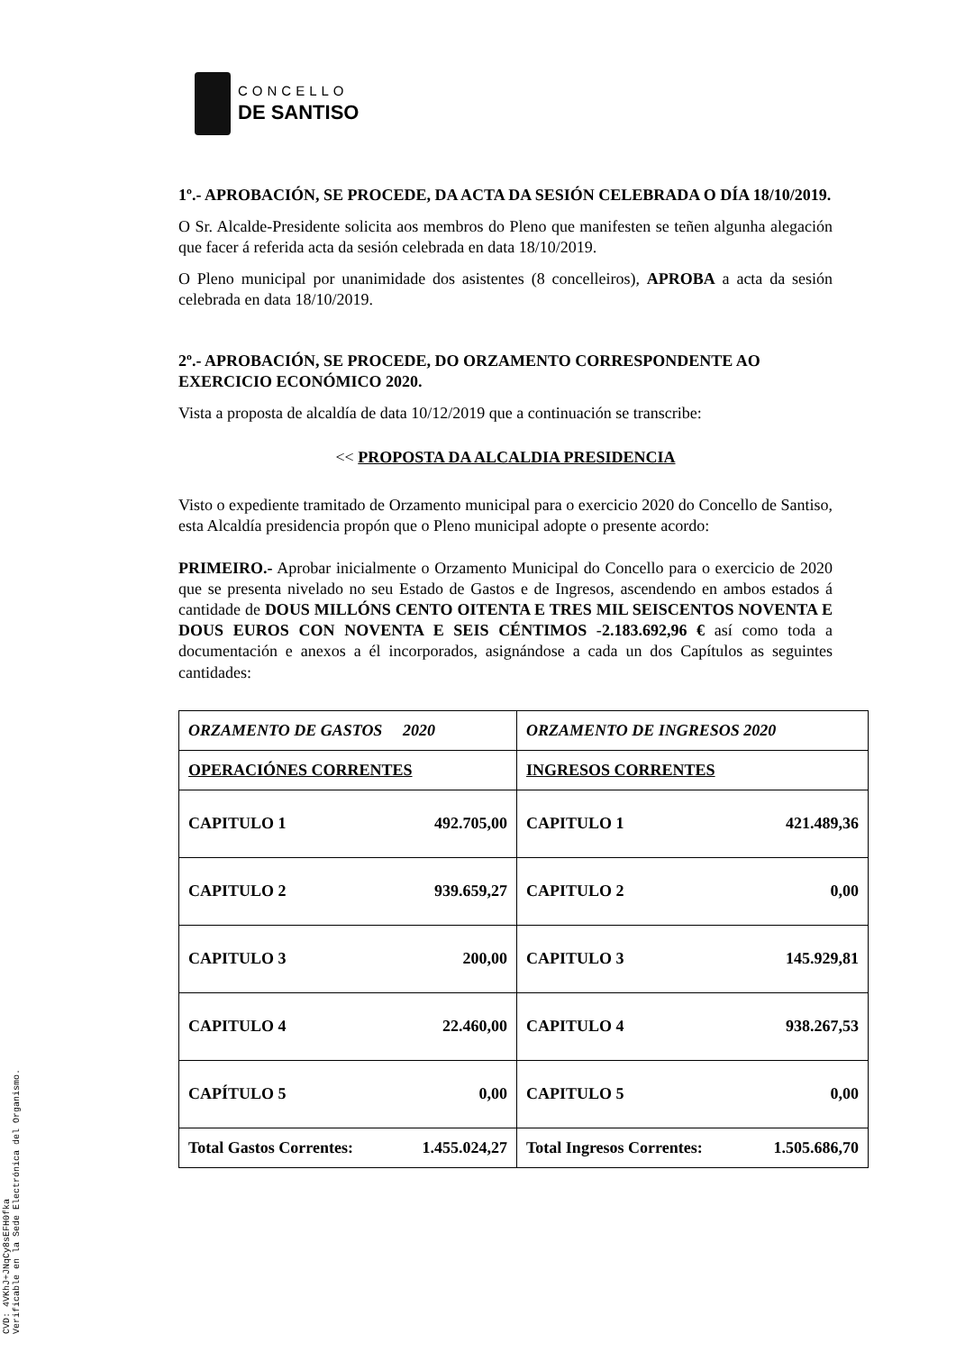CONCELLO
DE SANTISO
1º.- APROBACIÓN, SE PROCEDE, DA ACTA DA SESIÓN CELEBRADA O DÍA 18/10/2019.
O Sr. Alcalde-Presidente solicita aos membros do Pleno que manifesten se teñen algunha alegación que facer á referida acta da sesión celebrada en data 18/10/2019.
O Pleno municipal por unanimidade dos asistentes (8 concelleiros), APROBA a acta da sesión celebrada en data 18/10/2019.
2º.- APROBACIÓN, SE PROCEDE, DO ORZAMENTO CORRESPONDENTE AO EXERCICIO ECONÓMICO 2020.
Vista a proposta de alcaldía de data 10/12/2019 que a continuación se transcribe:
<< PROPOSTA DA ALCALDIA PRESIDENCIA
Visto o expediente tramitado de Orzamento municipal para o exercicio 2020 do Concello de Santiso, esta Alcaldía presidencia propón que o Pleno municipal adopte o presente acordo:
PRIMEIRO.- Aprobar inicialmente o Orzamento Municipal do Concello para o exercicio de 2020 que se presenta nivelado no seu Estado de Gastos e de Ingresos, ascendendo en ambos estados á cantidade de DOUS MILLÓNS CENTO OITENTA E TRES MIL SEISCENTOS NOVENTA E DOUS EUROS CON NOVENTA E SEIS CÉNTIMOS -2.183.692,96 € así como toda a documentación e anexos a él incorporados, asignándose a cada un dos Capítulos as seguintes cantidades:
| ORZAMENTO DE GASTOS 2020 | | ORZAMENTO DE INGRESOS 2020 | |
| OPERACIÓNES CORRENTES | | INGRESOS CORRENTES | |
| CAPITULO 1 | 492.705,00 | CAPITULO 1 | 421.489,36 |
| CAPITULO 2 | 939.659,27 | CAPITULO 2 | 0,00 |
| CAPITULO 3 | 200,00 | CAPITULO 3 | 145.929,81 |
| CAPITULO 4 | 22.460,00 | CAPITULO 4 | 938.267,53 |
| CAPÍTULO 5 | 0,00 | CAPITULO 5 | 0,00 |
| Total Gastos Correntes: | 1.455.024,27 | Total Ingresos Correntes: | 1.505.686,70 |
CVD: 4VKhJ+JNqCy8sEFH0fka
Verificable en la Sede Electrónica del Organismo.